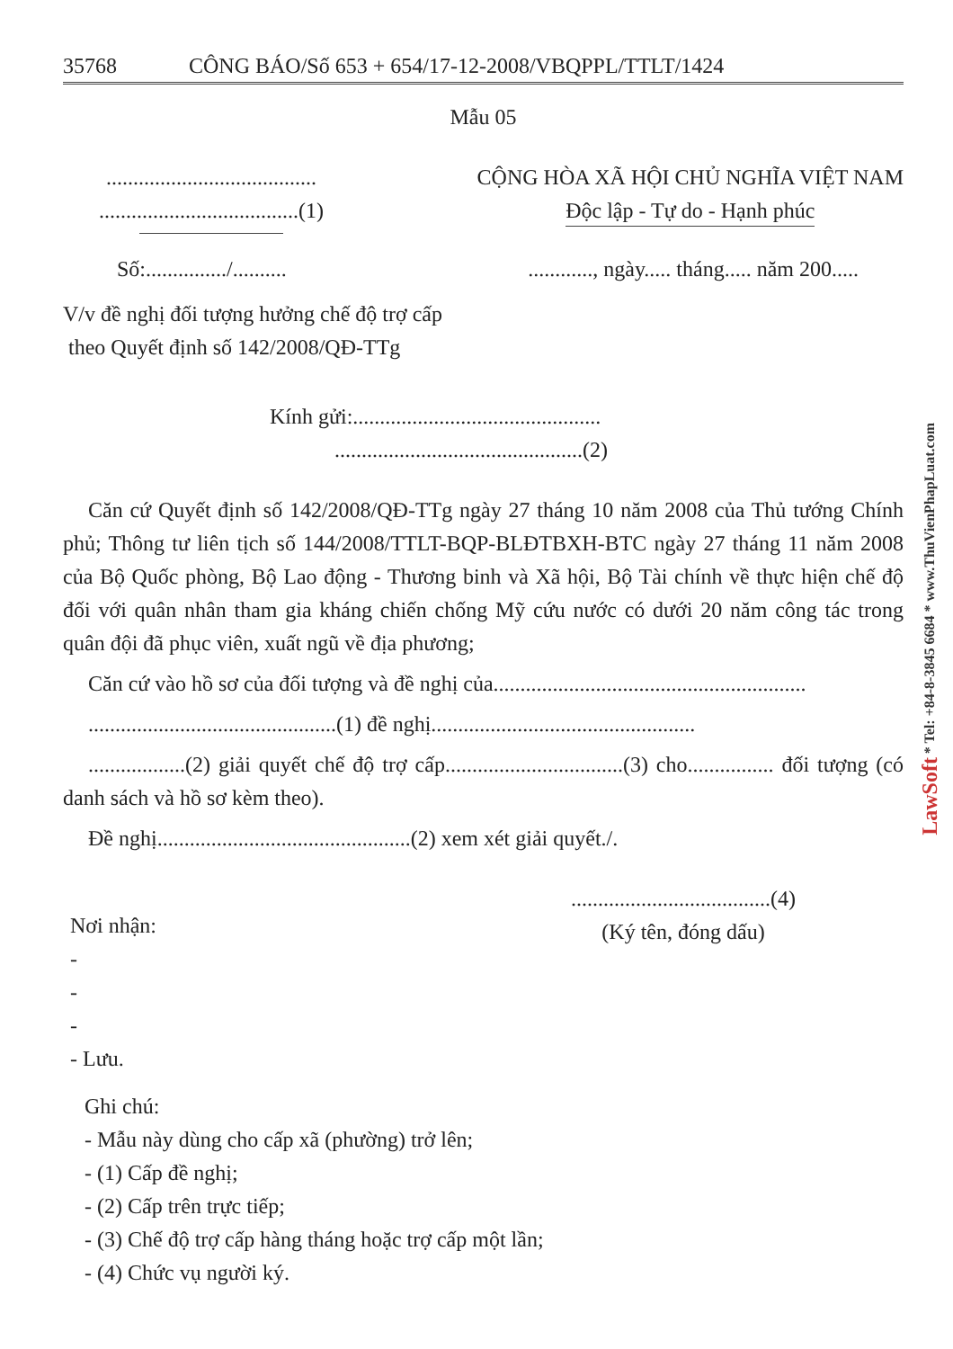35768 CÔNG BÁO/Số 653 + 654/17-12-2008/VBQPPL/TTLT/1424
Mẫu 05
.......................................
.....................................(1)
CỘNG HÒA XÃ HỘI CHỦ NGHĨA VIỆT NAM
Độc lập - Tự do - Hạnh phúc
Số:.............../......................, ngày..... tháng..... năm 200.....
V/v đề nghị đối tượng hưởng chế độ trợ cấp
theo Quyết định số 142/2008/QĐ-TTg
Kính gửi:..............................................
..............................................(2)
Căn cứ Quyết định số 142/2008/QĐ-TTg ngày 27 tháng 10 năm 2008 của Thủ tướng Chính phủ; Thông tư liên tịch số 144/2008/TTLT-BQP-BLĐTBXH-BTC ngày 27 tháng 11 năm 2008 của Bộ Quốc phòng, Bộ Lao động - Thương binh và Xã hội, Bộ Tài chính về thực hiện chế độ đối với quân nhân tham gia kháng chiến chống Mỹ cứu nước có dưới 20 năm công tác trong quân đội đã phục viên, xuất ngũ về địa phương;
Căn cứ vào hồ sơ của đối tượng và đề nghị của..........................................................
..............................................(1) đề nghị.................................................
..................(2) giải quyết chế độ trợ cấp.................................(3) cho................ đối tượng (có danh sách và hồ sơ kèm theo).
Đề nghị...............................................(2) xem xét giải quyết./.
Nơi nhận:
-
-
-
- Lưu.
.....................................(4)
(Ký tên, đóng dấu)
Ghi chú:
- Mẫu này dùng cho cấp xã (phường) trở lên;
- (1) Cấp đề nghị;
- (2) Cấp trên trực tiếp;
- (3) Chế độ trợ cấp hàng tháng hoặc trợ cấp một lần;
- (4) Chức vụ người ký.
LawSoft * Tel: +84-8-3845 6684 * www.ThuVienPhapLuat.com